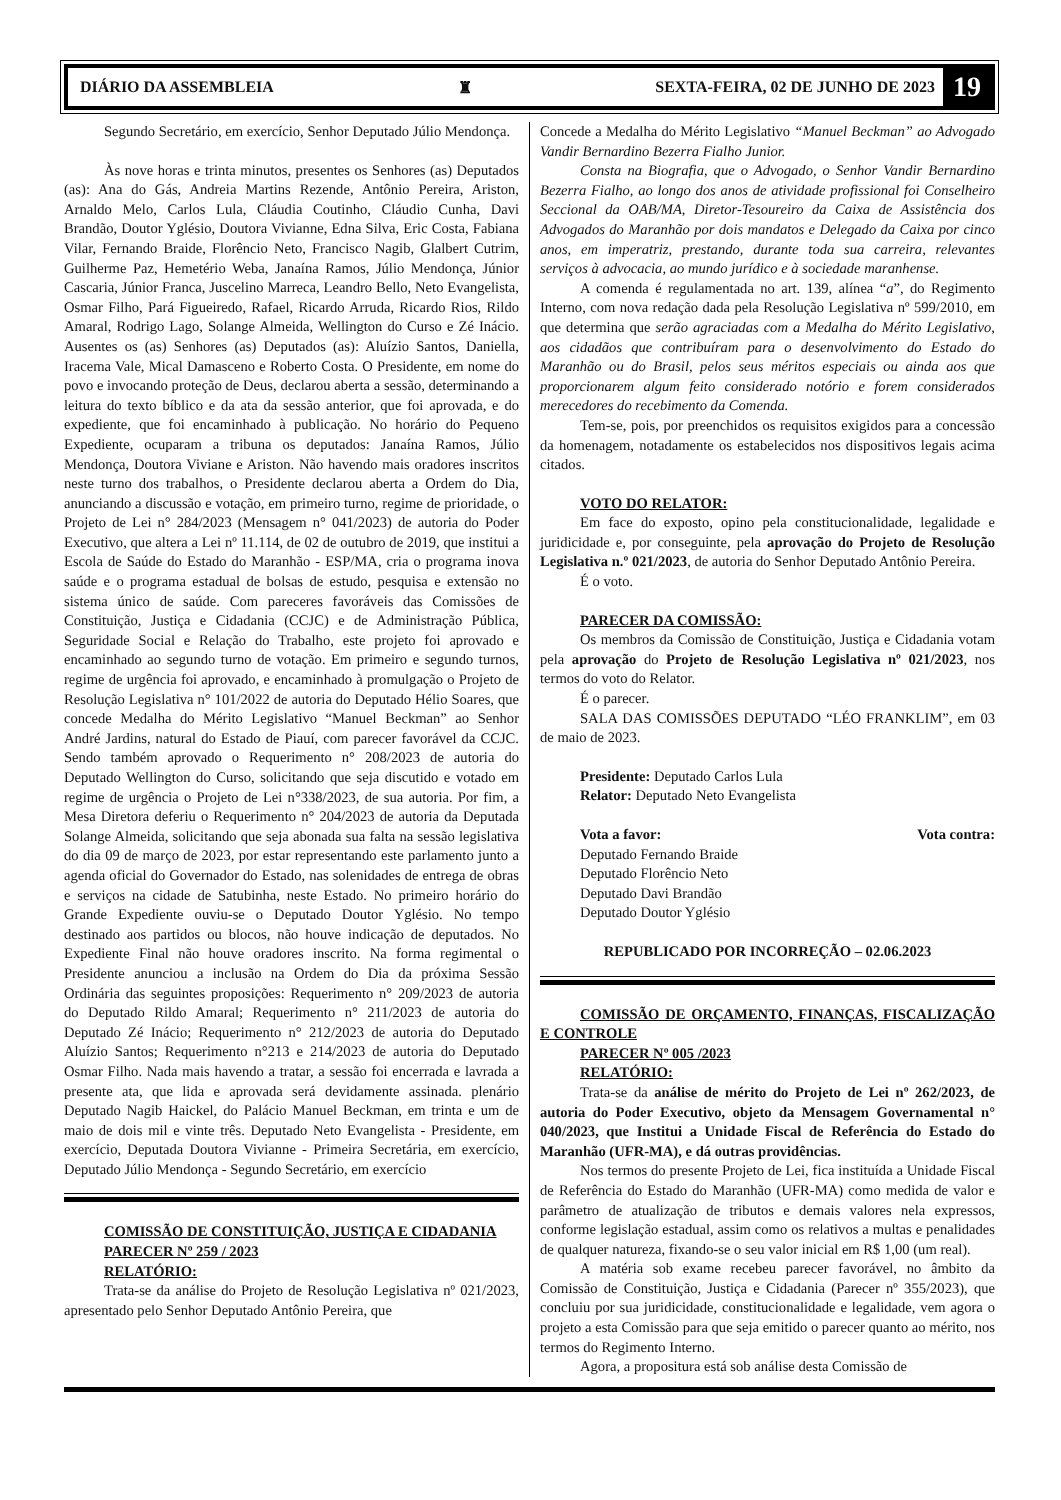DIÁRIO DA ASSEMBLEIA ♜ SEXTA-FEIRA, 02 DE JUNHO DE 2023 19
Segundo Secretário, em exercício, Senhor Deputado Júlio Mendonça.
Às nove horas e trinta minutos, presentes os Senhores (as) Deputados (as): Ana do Gás, Andreia Martins Rezende, Antônio Pereira, Ariston, Arnaldo Melo, Carlos Lula, Cláudia Coutinho, Cláudio Cunha, Davi Brandão, Doutor Yglésio, Doutora Vivianne, Edna Silva, Eric Costa, Fabiana Vilar, Fernando Braide, Florêncio Neto, Francisco Nagib, Glalbert Cutrim, Guilherme Paz, Hemetério Weba, Janaína Ramos, Júlio Mendonça, Júnior Cascaria, Júnior Franca, Juscelino Marreca, Leandro Bello, Neto Evangelista, Osmar Filho, Pará Figueiredo, Rafael, Ricardo Arruda, Ricardo Rios, Rildo Amaral, Rodrigo Lago, Solange Almeida, Wellington do Curso e Zé Inácio. Ausentes os (as) Senhores (as) Deputados (as): Aluízio Santos, Daniella, Iracema Vale, Mical Damasceno e Roberto Costa. O Presidente, em nome do povo e invocando proteção de Deus, declarou aberta a sessão, determinando a leitura do texto bíblico e da ata da sessão anterior, que foi aprovada, e do expediente, que foi encaminhado à publicação. No horário do Pequeno Expediente, ocuparam a tribuna os deputados: Janaína Ramos, Júlio Mendonça, Doutora Viviane e Ariston. Não havendo mais oradores inscritos neste turno dos trabalhos, o Presidente declarou aberta a Ordem do Dia, anunciando a discussão e votação, em primeiro turno, regime de prioridade, o Projeto de Lei n° 284/2023 (Mensagem n° 041/2023) de autoria do Poder Executivo, que altera a Lei nº 11.114, de 02 de outubro de 2019, que institui a Escola de Saúde do Estado do Maranhão - ESP/MA, cria o programa inova saúde e o programa estadual de bolsas de estudo, pesquisa e extensão no sistema único de saúde. Com pareceres favoráveis das Comissões de Constituição, Justiça e Cidadania (CCJC) e de Administração Pública, Seguridade Social e Relação do Trabalho, este projeto foi aprovado e encaminhado ao segundo turno de votação. Em primeiro e segundo turnos, regime de urgência foi aprovado, e encaminhado à promulgação o Projeto de Resolução Legislativa n° 101/2022 de autoria do Deputado Hélio Soares, que concede Medalha do Mérito Legislativo “Manuel Beckman” ao Senhor André Jardins, natural do Estado de Piauí, com parecer favorável da CCJC. Sendo também aprovado o Requerimento n° 208/2023 de autoria do Deputado Wellington do Curso, solicitando que seja discutido e votado em regime de urgência o Projeto de Lei n°338/2023, de sua autoria. Por fim, a Mesa Diretora deferiu o Requerimento n° 204/2023 de autoria da Deputada Solange Almeida, solicitando que seja abonada sua falta na sessão legislativa do dia 09 de março de 2023, por estar representando este parlamento junto a agenda oficial do Governador do Estado, nas solenidades de entrega de obras e serviços na cidade de Satubinha, neste Estado. No primeiro horário do Grande Expediente ouviu-se o Deputado Doutor Yglésio. No tempo destinado aos partidos ou blocos, não houve indicação de deputados. No Expediente Final não houve oradores inscrito. Na forma regimental o Presidente anunciou a inclusão na Ordem do Dia da próxima Sessão Ordinária das seguintes proposições: Requerimento n° 209/2023 de autoria do Deputado Rildo Amaral; Requerimento n° 211/2023 de autoria do Deputado Zé Inácio; Requerimento n° 212/2023 de autoria do Deputado Aluízio Santos; Requerimento n°213 e 214/2023 de autoria do Deputado Osmar Filho. Nada mais havendo a tratar, a sessão foi encerrada e lavrada a presente ata, que lida e aprovada será devidamente assinada. plenário Deputado Nagib Haickel, do Palácio Manuel Beckman, em trinta e um de maio de dois mil e vinte três. Deputado Neto Evangelista - Presidente, em exercício, Deputada Doutora Vivianne - Primeira Secretária, em exercício, Deputado Júlio Mendonça - Segundo Secretário, em exercício
COMISSÃO DE CONSTITUIÇÃO, JUSTIÇA E CIDADANIA
PARECER Nº 259 / 2023
RELATÓRIO:
Trata-se da análise do Projeto de Resolução Legislativa nº 021/2023, apresentado pelo Senhor Deputado Antônio Pereira, que
Concede a Medalha do Mérito Legislativo “Manuel Beckman” ao Advogado Vandir Bernardino Bezerra Fialho Junior.
Consta na Biografia, que o Advogado, o Senhor Vandir Bernardino Bezerra Fialho, ao longo dos anos de atividade profissional foi Conselheiro Seccional da OAB/MA, Diretor-Tesoureiro da Caixa de Assistência dos Advogados do Maranhão por dois mandatos e Delegado da Caixa por cinco anos, em imperatriz, prestando, durante toda sua carreira, relevantes serviços à advocacia, ao mundo jurídico e à sociedade maranhense.
A comenda é regulamentada no art. 139, alínea “a”, do Regimento Interno, com nova redação dada pela Resolução Legislativa nº 599/2010, em que determina que serão agraciadas com a Medalha do Mérito Legislativo, aos cidadãos que contribuíram para o desenvolvimento do Estado do Maranhão ou do Brasil, pelos seus méritos especiais ou ainda aos que proporcionarem algum feito considerado notório e forem considerados merecedores do recebimento da Comenda.
Tem-se, pois, por preenchidos os requisitos exigidos para a concessão da homenagem, notadamente os estabelecidos nos dispositivos legais acima citados.
VOTO DO RELATOR:
Em face do exposto, opino pela constitucionalidade, legalidade e juridicidade e, por conseguinte, pela aprovação do Projeto de Resolução Legislativa n.º 021/2023, de autoria do Senhor Deputado Antônio Pereira.
É o voto.
PARECER DA COMISSÃO:
Os membros da Comissão de Constituição, Justiça e Cidadania votam pela aprovação do Projeto de Resolução Legislativa nº 021/2023, nos termos do voto do Relator.
É o parecer.
SALA DAS COMISSÕES DEPUTADO “LÉO FRANKLIM”, em 03 de maio de 2023.
Presidente: Deputado Carlos Lula
Relator: Deputado Neto Evangelista
Vota a favor: Vota contra:
Deputado Fernando Braide
Deputado Florêncio Neto
Deputado Davi Brandão
Deputado Doutor Yglésio
REPUBLICADO POR INCORREÇÃO – 02.06.2023
COMISSÃO DE ORÇAMENTO, FINANÇAS, FISCALIZAÇÃO E CONTROLE
PARECER Nº 005 /2023
RELATÓRIO:
Trata-se da análise de mérito do Projeto de Lei nº 262/2023, de autoria do Poder Executivo, objeto da Mensagem Governamental n° 040/2023, que Institui a Unidade Fiscal de Referência do Estado do Maranhão (UFR-MA), e dá outras providências.
Nos termos do presente Projeto de Lei, fica instituída a Unidade Fiscal de Referência do Estado do Maranhão (UFR-MA) como medida de valor e parâmetro de atualização de tributos e demais valores nela expressos, conforme legislação estadual, assim como os relativos a multas e penalidades de qualquer natureza, fixando-se o seu valor inicial em R$ 1,00 (um real).
A matéria sob exame recebeu parecer favorável, no âmbito da Comissão de Constituição, Justiça e Cidadania (Parecer nº 355/2023), que concluiu por sua juridicidade, constitucionalidade e legalidade, vem agora o projeto a esta Comissão para que seja emitido o parecer quanto ao mérito, nos termos do Regimento Interno.
Agora, a propositura está sob análise desta Comissão de